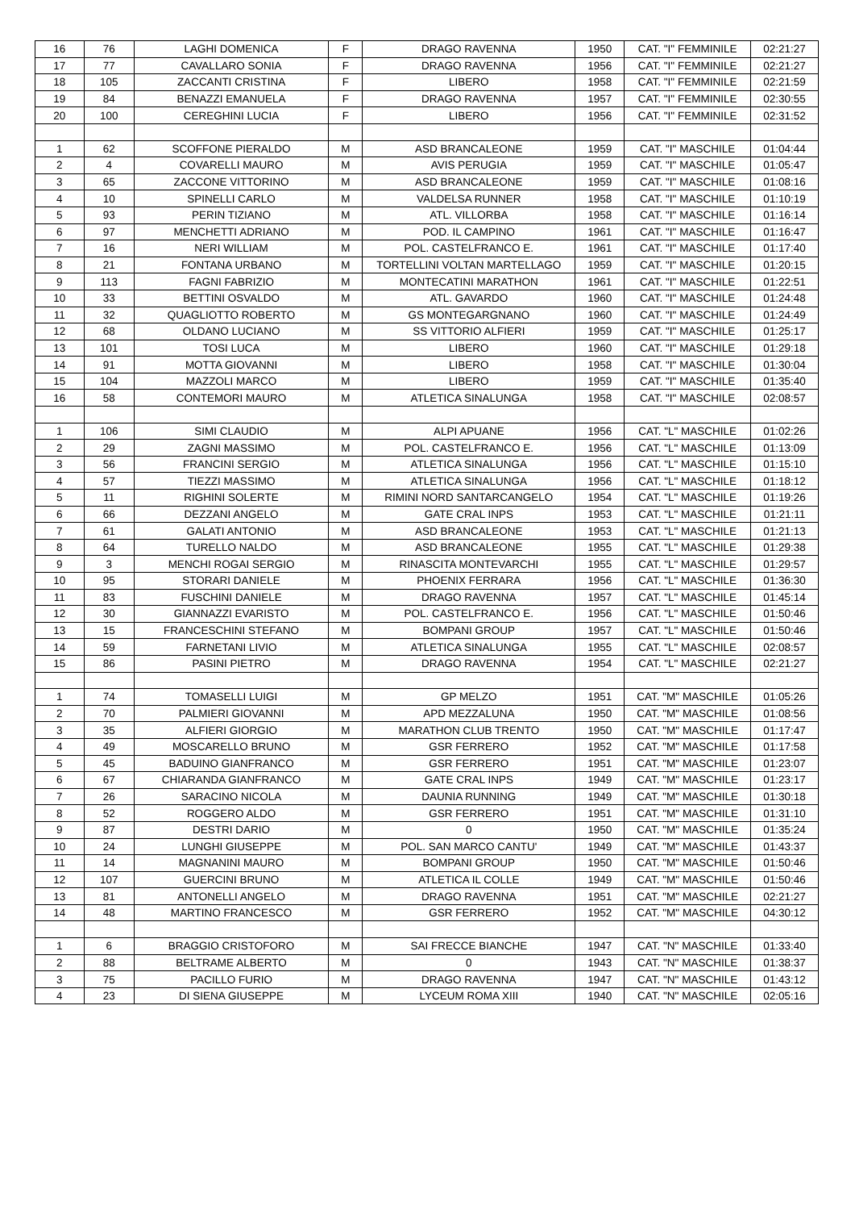| 16 | 76 | LAGHI DOMENICA | F | DRAGO RAVENNA | 1950 | CAT. "I" FEMMINILE | 02:21:27 |
| 17 | 77 | CAVALLARO SONIA | F | DRAGO RAVENNA | 1956 | CAT. "I" FEMMINILE | 02:21:27 |
| 18 | 105 | ZACCANTI CRISTINA | F | LIBERO | 1958 | CAT. "I" FEMMINILE | 02:21:59 |
| 19 | 84 | BENAZZI EMANUELA | F | DRAGO RAVENNA | 1957 | CAT. "I" FEMMINILE | 02:30:55 |
| 20 | 100 | CEREGHINI LUCIA | F | LIBERO | 1956 | CAT. "I" FEMMINILE | 02:31:52 |
| 1 | 62 | SCOFFONE PIERALDO | M | ASD BRANCALEONE | 1959 | CAT. "I" MASCHILE | 01:04:44 |
| 2 | 4 | COVARELLI MAURO | M | AVIS PERUGIA | 1959 | CAT. "I" MASCHILE | 01:05:47 |
| 3 | 65 | ZACCONE VITTORINO | M | ASD BRANCALEONE | 1959 | CAT. "I" MASCHILE | 01:08:16 |
| 4 | 10 | SPINELLI CARLO | M | VALDELSA RUNNER | 1958 | CAT. "I" MASCHILE | 01:10:19 |
| 5 | 93 | PERIN TIZIANO | M | ATL. VILLORBA | 1958 | CAT. "I" MASCHILE | 01:16:14 |
| 6 | 97 | MENCHETTI ADRIANO | M | POD. IL CAMPINO | 1961 | CAT. "I" MASCHILE | 01:16:47 |
| 7 | 16 | NERI WILLIAM | M | POL. CASTELFRANCO E. | 1961 | CAT. "I" MASCHILE | 01:17:40 |
| 8 | 21 | FONTANA URBANO | M | TORTELLINI VOLTAN MARTELLAGO | 1959 | CAT. "I" MASCHILE | 01:20:15 |
| 9 | 113 | FAGNI FABRIZIO | M | MONTECATINI MARATHON | 1961 | CAT. "I" MASCHILE | 01:22:51 |
| 10 | 33 | BETTINI OSVALDO | M | ATL. GAVARDO | 1960 | CAT. "I" MASCHILE | 01:24:48 |
| 11 | 32 | QUAGLIOTTO ROBERTO | M | GS MONTEGARGNANO | 1960 | CAT. "I" MASCHILE | 01:24:49 |
| 12 | 68 | OLDANO LUCIANO | M | SS VITTORIO ALFIERI | 1959 | CAT. "I" MASCHILE | 01:25:17 |
| 13 | 101 | TOSI LUCA | M | LIBERO | 1960 | CAT. "I" MASCHILE | 01:29:18 |
| 14 | 91 | MOTTA GIOVANNI | M | LIBERO | 1958 | CAT. "I" MASCHILE | 01:30:04 |
| 15 | 104 | MAZZOLI MARCO | M | LIBERO | 1959 | CAT. "I" MASCHILE | 01:35:40 |
| 16 | 58 | CONTEMORI MAURO | M | ATLETICA SINALUNGA | 1958 | CAT. "I" MASCHILE | 02:08:57 |
| 1 | 106 | SIMI CLAUDIO | M | ALPI APUANE | 1956 | CAT. "L" MASCHILE | 01:02:26 |
| 2 | 29 | ZAGNI MASSIMO | M | POL. CASTELFRANCO E. | 1956 | CAT. "L" MASCHILE | 01:13:09 |
| 3 | 56 | FRANCINI SERGIO | M | ATLETICA SINALUNGA | 1956 | CAT. "L" MASCHILE | 01:15:10 |
| 4 | 57 | TIEZZI MASSIMO | M | ATLETICA SINALUNGA | 1956 | CAT. "L" MASCHILE | 01:18:12 |
| 5 | 11 | RIGHINI SOLERTE | M | RIMINI NORD SANTARCANGELO | 1954 | CAT. "L" MASCHILE | 01:19:26 |
| 6 | 66 | DEZZANI ANGELO | M | GATE CRAL INPS | 1953 | CAT. "L" MASCHILE | 01:21:11 |
| 7 | 61 | GALATI ANTONIO | M | ASD BRANCALEONE | 1953 | CAT. "L" MASCHILE | 01:21:13 |
| 8 | 64 | TURELLO NALDO | M | ASD BRANCALEONE | 1955 | CAT. "L" MASCHILE | 01:29:38 |
| 9 | 3 | MENCHI ROGAI SERGIO | M | RINASCITA MONTEVARCHI | 1955 | CAT. "L" MASCHILE | 01:29:57 |
| 10 | 95 | STORARI DANIELE | M | PHOENIX FERRARA | 1956 | CAT. "L" MASCHILE | 01:36:30 |
| 11 | 83 | FUSCHINI DANIELE | M | DRAGO RAVENNA | 1957 | CAT. "L" MASCHILE | 01:45:14 |
| 12 | 30 | GIANNAZZI EVARISTO | M | POL. CASTELFRANCO E. | 1956 | CAT. "L" MASCHILE | 01:50:46 |
| 13 | 15 | FRANCESCHINI STEFANO | M | BOMPANI GROUP | 1957 | CAT. "L" MASCHILE | 01:50:46 |
| 14 | 59 | FARNETANI LIVIO | M | ATLETICA SINALUNGA | 1955 | CAT. "L" MASCHILE | 02:08:57 |
| 15 | 86 | PASINI PIETRO | M | DRAGO RAVENNA | 1954 | CAT. "L" MASCHILE | 02:21:27 |
| 1 | 74 | TOMASELLI LUIGI | M | GP MELZO | 1951 | CAT. "M" MASCHILE | 01:05:26 |
| 2 | 70 | PALMIERI GIOVANNI | M | APD MEZZALUNA | 1950 | CAT. "M" MASCHILE | 01:08:56 |
| 3 | 35 | ALFIERI GIORGIO | M | MARATHON CLUB TRENTO | 1950 | CAT. "M" MASCHILE | 01:17:47 |
| 4 | 49 | MOSCARELLO BRUNO | M | GSR FERRERO | 1952 | CAT. "M" MASCHILE | 01:17:58 |
| 5 | 45 | BADUINO GIANFRANCO | M | GSR FERRERO | 1951 | CAT. "M" MASCHILE | 01:23:07 |
| 6 | 67 | CHIARANDA GIANFRANCO | M | GATE CRAL INPS | 1949 | CAT. "M" MASCHILE | 01:23:17 |
| 7 | 26 | SARACINO NICOLA | M | DAUNIA RUNNING | 1949 | CAT. "M" MASCHILE | 01:30:18 |
| 8 | 52 | ROGGERO ALDO | M | GSR FERRERO | 1951 | CAT. "M" MASCHILE | 01:31:10 |
| 9 | 87 | DESTRI DARIO | M | 0 | 1950 | CAT. "M" MASCHILE | 01:35:24 |
| 10 | 24 | LUNGHI GIUSEPPE | M | POL. SAN MARCO CANTU' | 1949 | CAT. "M" MASCHILE | 01:43:37 |
| 11 | 14 | MAGNANINI MAURO | M | BOMPANI GROUP | 1950 | CAT. "M" MASCHILE | 01:50:46 |
| 12 | 107 | GUERCINI BRUNO | M | ATLETICA IL COLLE | 1949 | CAT. "M" MASCHILE | 01:50:46 |
| 13 | 81 | ANTONELLI ANGELO | M | DRAGO RAVENNA | 1951 | CAT. "M" MASCHILE | 02:21:27 |
| 14 | 48 | MARTINO FRANCESCO | M | GSR FERRERO | 1952 | CAT. "M" MASCHILE | 04:30:12 |
| 1 | 6 | BRAGGIO CRISTOFORO | M | SAI FRECCE BIANCHE | 1947 | CAT. "N" MASCHILE | 01:33:40 |
| 2 | 88 | BELTRAME ALBERTO | M | 0 | 1943 | CAT. "N" MASCHILE | 01:38:37 |
| 3 | 75 | PACILLO FURIO | M | DRAGO RAVENNA | 1947 | CAT. "N" MASCHILE | 01:43:12 |
| 4 | 23 | DI SIENA GIUSEPPE | M | LYCEUM ROMA XIII | 1940 | CAT. "N" MASCHILE | 02:05:16 |